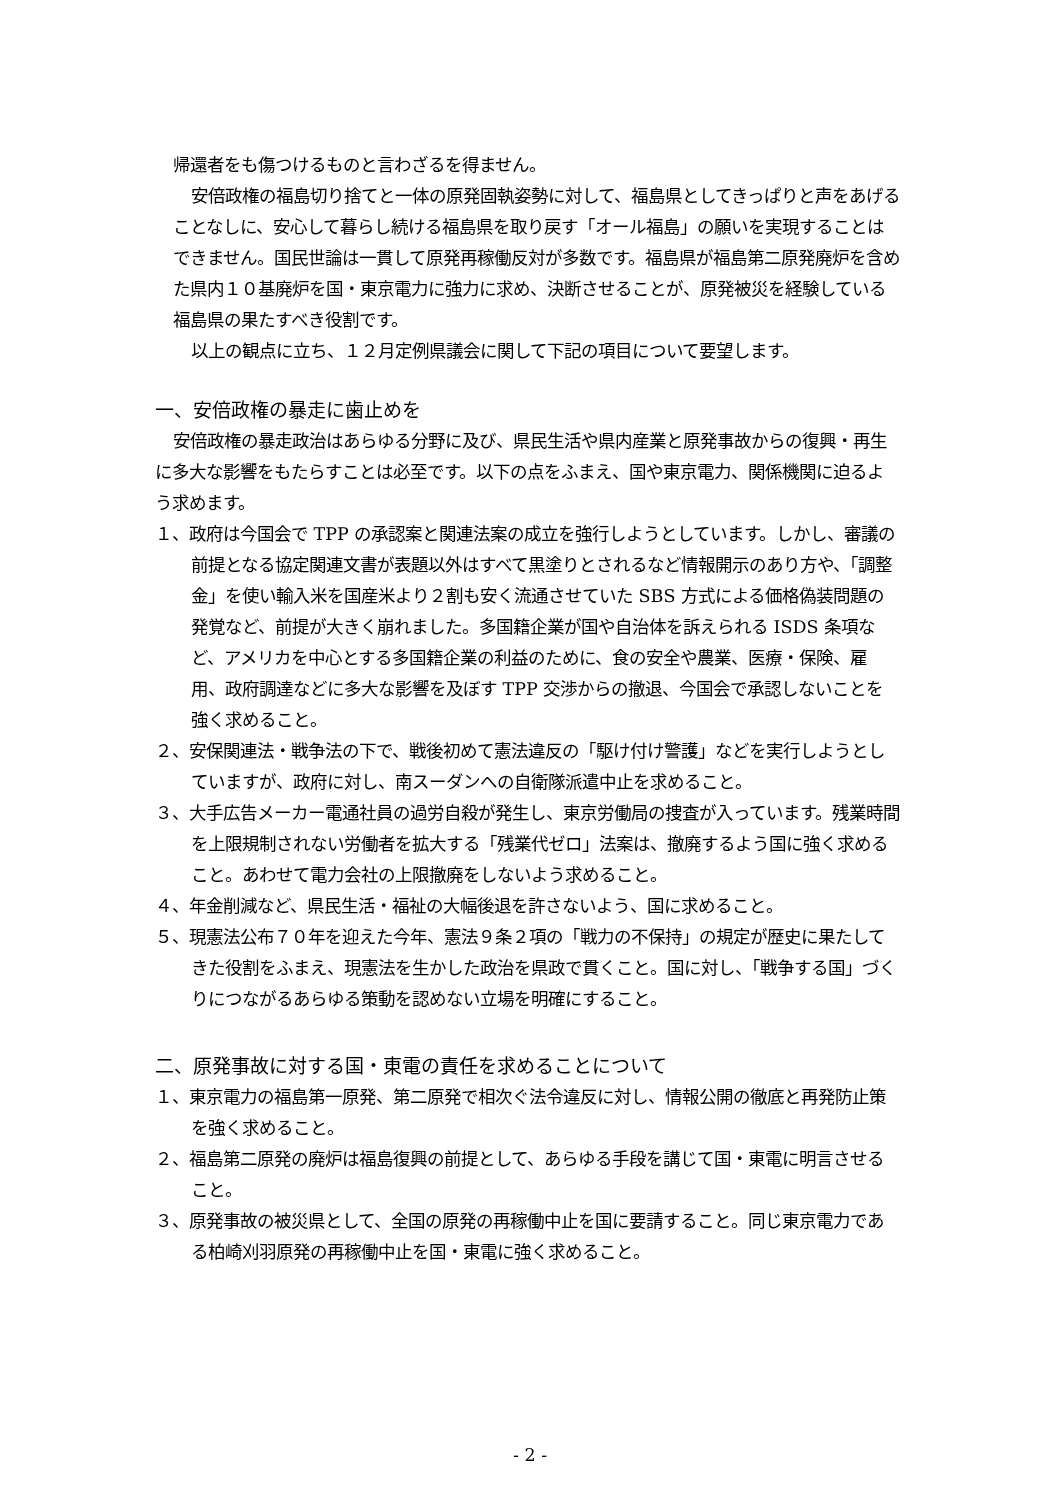帰還者をも傷つけるものと言わざるを得ません。
安倍政権の福島切り捨てと一体の原発固執姿勢に対して、福島県としてきっぱりと声をあげることなしに、安心して暮らし続ける福島県を取り戻す「オール福島」の願いを実現することはできません。国民世論は一貫して原発再稼働反対が多数です。福島県が福島第二原発廃炉を含めた県内１０基廃炉を国・東京電力に強力に求め、決断させることが、原発被災を経験している福島県の果たすべき役割です。
以上の観点に立ち、１２月定例県議会に関して下記の項目について要望します。
一、安倍政権の暴走に歯止めを
安倍政権の暴走政治はあらゆる分野に及び、県民生活や県内産業と原発事故からの復興・再生に多大な影響をもたらすことは必至です。以下の点をふまえ、国や東京電力、関係機関に迫るよう求めます。
１、政府は今国会で TPP の承認案と関連法案の成立を強行しようとしています。しかし、審議の前提となる協定関連文書が表題以外はすべて黒塗りとされるなど情報開示のあり方や、「調整金」を使い輸入米を国産米より２割も安く流通させていた SBS 方式による価格偽装問題の発覚など、前提が大きく崩れました。多国籍企業が国や自治体を訴えられる ISDS 条項など、アメリカを中心とする多国籍企業の利益のために、食の安全や農業、医療・保険、雇用、政府調達などに多大な影響を及ぼす TPP 交渉からの撤退、今国会で承認しないことを強く求めること。
２、安保関連法・戦争法の下で、戦後初めて憲法違反の「駆け付け警護」などを実行しようとしていますが、政府に対し、南スーダンへの自衛隊派遣中止を求めること。
３、大手広告メーカー電通社員の過労自殺が発生し、東京労働局の捜査が入っています。残業時間を上限規制されない労働者を拡大する「残業代ゼロ」法案は、撤廃するよう国に強く求めること。あわせて電力会社の上限撤廃をしないよう求めること。
４、年金削減など、県民生活・福祉の大幅後退を許さないよう、国に求めること。
５、現憲法公布７０年を迎えた今年、憲法９条２項の「戦力の不保持」の規定が歴史に果たしてきた役割をふまえ、現憲法を生かした政治を県政で貫くこと。国に対し、「戦争する国」づくりにつながるあらゆる策動を認めない立場を明確にすること。
二、原発事故に対する国・東電の責任を求めることについて
１、東京電力の福島第一原発、第二原発で相次ぐ法令違反に対し、情報公開の徹底と再発防止策を強く求めること。
２、福島第二原発の廃炉は福島復興の前提として、あらゆる手段を講じて国・東電に明言させること。
３、原発事故の被災県として、全国の原発の再稼働中止を国に要請すること。同じ東京電力である柏崎刈羽原発の再稼働中止を国・東電に強く求めること。
- 2 -